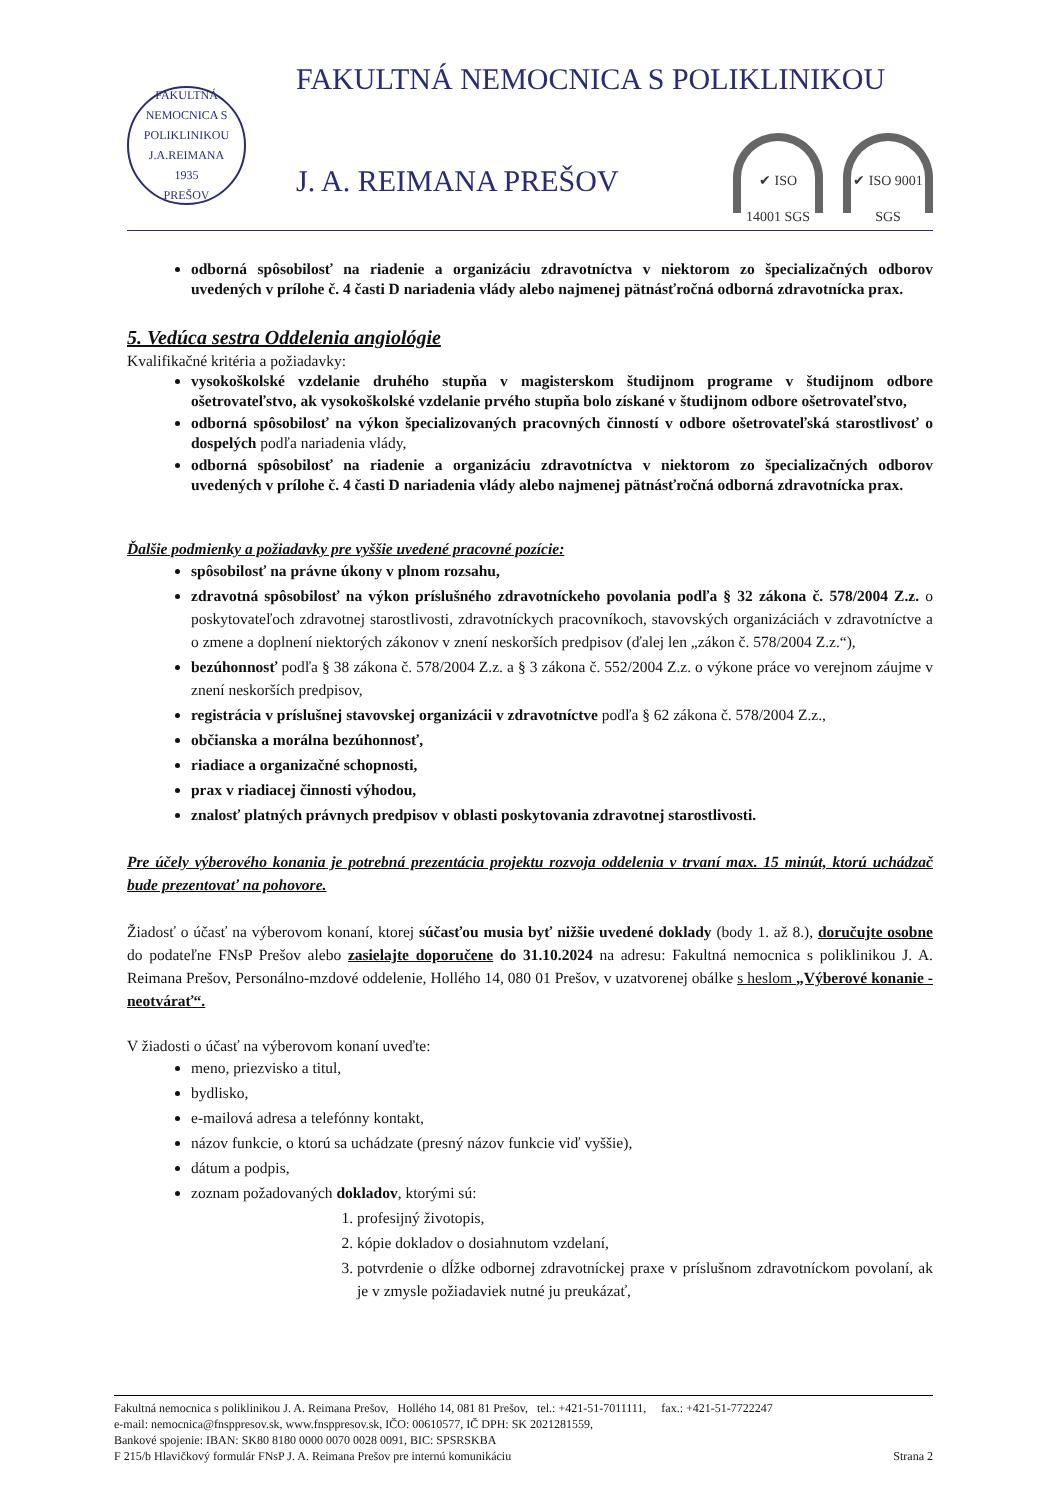FAKULTNÁ NEMOCNICA S POLIKLINIKOU J.A.REIMANA
1935
PREŠOV
FAKULTNÁ NEMOCNICA S POLIKLINIKOU
J. A. REIMANA PREŠOV ✔ ISO 14001 SGS ✔ ISO 9001 SGS
odborná spôsobilosť na riadenie a organizáciu zdravotníctva v niektorom zo špecializačných odborov uvedených v prílohe č. 4 časti D nariadenia vlády alebo najmenej pätnásťročná odborná zdravotnícka prax.
5. Vedúca sestra Oddelenia angiológie
Kvalifikačné kritéria a požiadavky:
vysokoškolské vzdelanie druhého stupňa v magisterskom študijnom programe v študijnom odbore ošetrovateľstvo, ak vysokoškolské vzdelanie prvého stupňa bolo získané v študijnom odbore ošetrovateľstvo,
odborná spôsobilosť na výkon špecializovaných pracovných činností v odbore ošetrovateľská starostlivosť o dospelých podľa nariadenia vlády,
odborná spôsobilosť na riadenie a organizáciu zdravotníctva v niektorom zo špecializačných odborov uvedených v prílohe č. 4 časti D nariadenia vlády alebo najmenej pätnásťročná odborná zdravotnícka prax.
Ďalšie podmienky a požiadavky pre vyššie uvedené pracovné pozície:
spôsobilosť na právne úkony v plnom rozsahu,
zdravotná spôsobilosť na výkon príslušného zdravotníckeho povolania podľa § 32 zákona č. 578/2004 Z.z. o poskytovateľoch zdravotnej starostlivosti, zdravotníckych pracovníkoch, stavovských organizáciách v zdravotníctve a o zmene a doplnení niektorých zákonov v znení neskorších predpisov (ďalej len „zákon č. 578/2004 Z.z.“),
bezúhonnosť podľa § 38 zákona č. 578/2004 Z.z. a § 3 zákona č. 552/2004 Z.z. o výkone práce vo verejnom záujme v znení neskorších predpisov,
registrácia v príslušnej stavovskej organizácii v zdravotníctve podľa § 62 zákona č. 578/2004 Z.z.,
občianska a morálna bezúhonnosť,
riadiace a organizačné schopnosti,
prax v riadiacej činnosti výhodou,
znalosť platných právnych predpisov v oblasti poskytovania zdravotnej starostlivosti.
Pre účely výberového konania je potrebná prezentácia projektu rozvoja oddelenia v trvaní max. 15 minút, ktorú uchádzač bude prezentovať na pohovore.
Žiadosť o účasť na výberovom konaní, ktorej súčasťou musia byť nižšie uvedené doklady (body 1. až 8.), doručujte osobne do podateľne FNsP Prešov alebo zasielajte doporučene do 31.10.2024 na adresu: Fakultná nemocnica s poliklinikou J. A. Reimana Prešov, Personálno-mzdové oddelenie, Hollého 14, 080 01 Prešov, v uzatvorenej obálke s heslom „Výberové konanie - neotvárať“.
V žiadosti o účasť na výberovom konaní uveďte:
meno, priezvisko a titul,
bydlisko,
e-mailová adresa a telefónny kontakt,
názov funkcie, o ktorú sa uchádzate (presný názov funkcie viď vyššie),
dátum a podpis,
zoznam požadovaných dokladov, ktorými sú:
1. profesijný životopis,
2. kópie dokladov o dosiahnutom vzdelaní,
3. potvrdenie o dĺžke odbornej zdravotníckej praxe v príslušnom zdravotníckom povolaní, ak je v zmysle požiadaviek nutné ju preukázať,
Fakultná nemocnica s poliklinikou J. A. Reimana Prešov, Hollého 14, 081 81 Prešov, tel.: +421-51-7011111, fax.: +421-51-7722247
e-mail: nemocnica@fnsppresov.sk, www.fnsppresov.sk, IČO: 00610577, IČ DPH: SK 2021281559,
Bankové spojenie: IBAN: SK80 8180 0000 0070 0028 0091, BIC: SPSRSKBA
F 215/b Hlavičkový formulár FNsP J. A. Reimana Prešov pre internú komunikáciu Strana 2